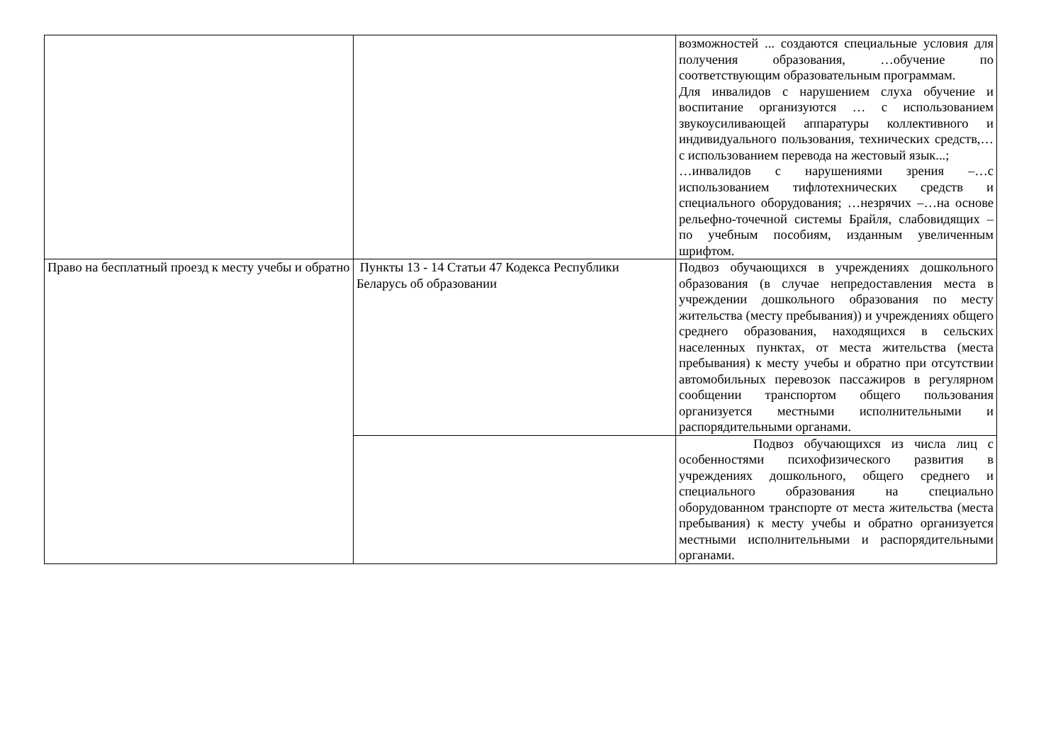| | | возможностей ... создаются специальные условия для получения образования, …обучение по соответствующим образовательным программам. Для инвалидов с нарушением слуха обучение и воспитание организуются … с использованием звукоусиливающей аппаратуры коллективного и индивидуального пользования, технических средств,… с использованием перевода на жестовый язык...; …инвалидов с нарушениями зрения –…с использованием тифлотехнических средств и специального оборудования; …незрячих –…на основе рельефно-точечной системы Брайля, слабовидящих – по учебным пособиям, изданным увеличенным шрифтом. |
| Право на бесплатный проезд к месту учебы и обратно | Пункты 13 - 14 Статьи 47 Кодекса Республики Беларусь об образовании | Подвоз обучающихся в учреждениях дошкольного образования (в случае непредоставления места в учреждении дошкольного образования по месту жительства (месту пребывания)) и учреждениях общего среднего образования, находящихся в сельских населенных пунктах, от места жительства (места пребывания) к месту учебы и обратно при отсутствии автомобильных перевозок пассажиров в регулярном сообщении транспортом общего пользования организуется местными исполнительными и распорядительными органами. |
| | | Подвоз обучающихся из числа лиц с особенностями психофизического развития в учреждениях дошкольного, общего среднего и специального образования на специально оборудованном транспорте от места жительства (места пребывания) к месту учебы и обратно организуется местными исполнительными и распорядительными органами. |